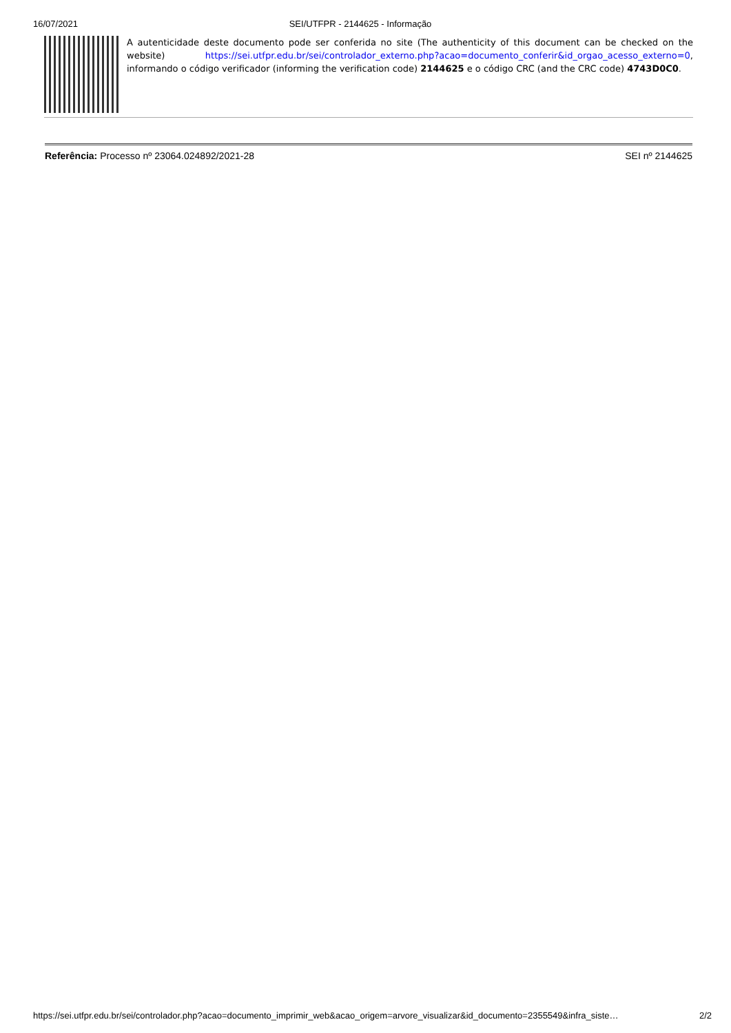16/07/2021 SEI/UTFPR - 2144625 - Informação
A autenticidade deste documento pode ser conferida no site (The authenticity of this document can be checked on the website) https://sei.utfpr.edu.br/sei/controlador_externo.php?acao=documento_conferir&id_orgao_acesso_externo=0, informando o código verificador (informing the verification code) 2144625 e o código CRC (and the CRC code) 4743D0C0.
Referência: Processo nº 23064.024892/2021-28 SEI nº 2144625
https://sei.utfpr.edu.br/sei/controlador.php?acao=documento_imprimir_web&acao_origem=arvore_visualizar&id_documento=2355549&infra_siste… 2/2